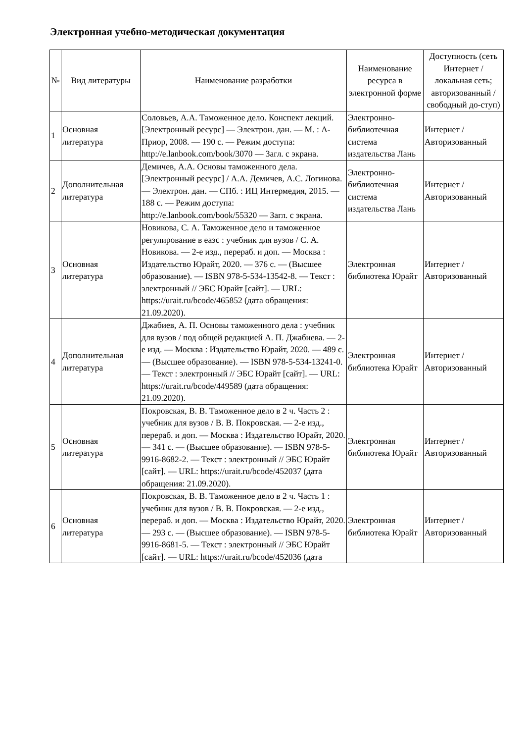Электронная учебно-методическая документация
| № | Вид литературы | Наименование разработки | Наименование ресурса в электронной форме | Доступность (сеть Интернет / локальная сеть; авторизованный / свободный до-ступ) |
| --- | --- | --- | --- | --- |
| 1 | Основная литература | Соловьев, А.А. Таможенное дело. Конспект лекций. [Электронный ресурс] — Электрон. дан. — М. : А-Приор, 2008. — 190 с. — Режим доступа: http://e.lanbook.com/book/3070 — Загл. с экрана. | Электронно-библиотечная система издательства Лань | Интернет / Авторизованный |
| 2 | Дополнительная литература | Демичев, А.А. Основы таможенного дела. [Электронный ресурс] / А.А. Демичев, А.С. Логинова. — Электрон. дан. — СПб. : ИЦ Интермедия, 2015. — 188 с. — Режим доступа: http://e.lanbook.com/book/55320 — Загл. с экрана. | Электронно-библиотечная система издательства Лань | Интернет / Авторизованный |
| 3 | Основная литература | Новикова, С. А. Таможенное дело и таможенное регулирование в еаэс : учебник для вузов / С. А. Новикова. — 2-е изд., перераб. и доп. — Москва : Издательство Юрайт, 2020. — 376 с. — (Высшее образование). — ISBN 978-5-534-13542-8. — Текст : электронный // ЭБС Юрайт [сайт]. — URL: https://urait.ru/bcode/465852 (дата обращения: 21.09.2020). | Электронная библиотека Юрайт | Интернет / Авторизованный |
| 4 | Дополнительная литература | Джабиев, А. П. Основы таможенного дела : учебник для вузов / под общей редакцией А. П. Джабиева. — 2-е изд. — Москва : Издательство Юрайт, 2020. — 489 с. — (Высшее образование). — ISBN 978-5-534-13241-0. — Текст : электронный // ЭБС Юрайт [сайт]. — URL: https://urait.ru/bcode/449589 (дата обращения: 21.09.2020). | Электронная библиотека Юрайт | Интернет / Авторизованный |
| 5 | Основная литература | Покровская, В. В. Таможенное дело в 2 ч. Часть 2 : учебник для вузов / В. В. Покровская. — 2-е изд., перераб. и доп. — Москва : Издательство Юрайт, 2020. — 341 с. — (Высшее образование). — ISBN 978-5-9916-8682-2. — Текст : электронный // ЭБС Юрайт [сайт]. — URL: https://urait.ru/bcode/452037 (дата обращения: 21.09.2020). | Электронная библиотека Юрайт | Интернет / Авторизованный |
| 6 | Основная литература | Покровская, В. В. Таможенное дело в 2 ч. Часть 1 : учебник для вузов / В. В. Покровская. — 2-е изд., перераб. и доп. — Москва : Издательство Юрайт, 2020. — 293 с. — (Высшее образование). — ISBN 978-5-9916-8681-5. — Текст : электронный // ЭБС Юрайт [сайт]. — URL: https://urait.ru/bcode/452036 (дата | Электронная библиотека Юрайт | Интернет / Авторизованный |